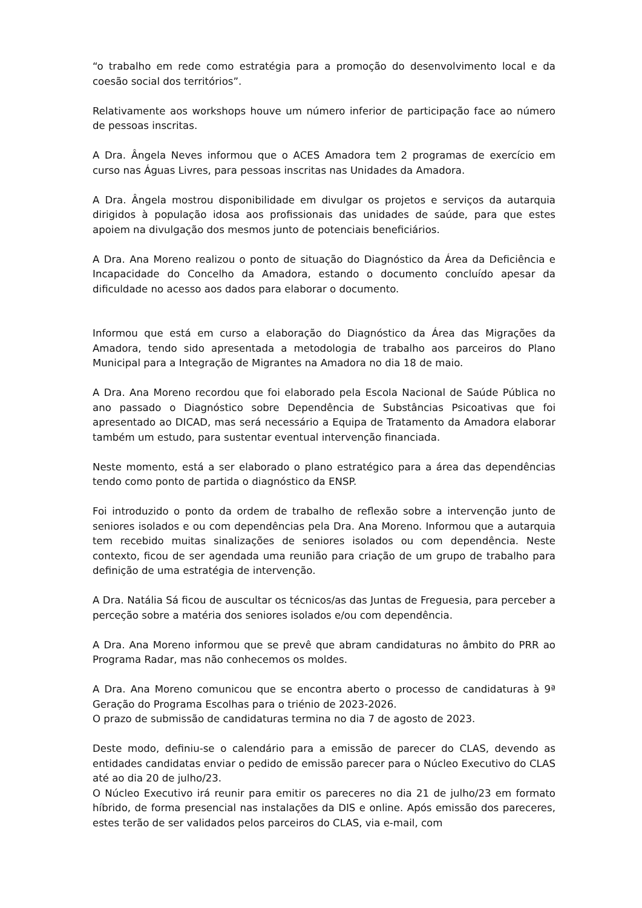“o trabalho em rede como estratégia para a promoção do desenvolvimento local e da coesão social dos territórios”.
Relativamente aos workshops houve um número inferior de participação face ao número de pessoas inscritas.
A Dra. Ângela Neves informou que o ACES Amadora tem 2 programas de exercício em curso nas Águas Livres, para pessoas inscritas nas Unidades da Amadora.
A Dra. Ângela mostrou disponibilidade em divulgar os projetos e serviços da autarquia dirigidos à população idosa aos profissionais das unidades de saúde, para que estes apoiem na divulgação dos mesmos junto de potenciais beneficiários.
A Dra. Ana Moreno realizou o ponto de situação do Diagnóstico da Área da Deficiência e Incapacidade do Concelho da Amadora, estando o documento concluído apesar da dificuldade no acesso aos dados para elaborar o documento.
Informou que está em curso a elaboração do Diagnóstico da Área das Migrações da Amadora, tendo sido apresentada a metodologia de trabalho aos parceiros do Plano Municipal para a Integração de Migrantes na Amadora no dia 18 de maio.
A Dra. Ana Moreno recordou que foi elaborado pela Escola Nacional de Saúde Pública no ano passado o Diagnóstico sobre Dependência de Substâncias Psicoativas que foi apresentado ao DICAD, mas será necessário a Equipa de Tratamento da Amadora elaborar também um estudo, para sustentar eventual intervenção financiada.
Neste momento, está a ser elaborado o plano estratégico para a área das dependências tendo como ponto de partida o diagnóstico da ENSP.
Foi introduzido o ponto da ordem de trabalho de reflexão sobre a intervenção junto de seniores isolados e ou com dependências pela Dra. Ana Moreno. Informou que a autarquia tem recebido muitas sinalizações de seniores isolados ou com dependência. Neste contexto, ficou de ser agendada uma reunião para criação de um grupo de trabalho para definição de uma estratégia de intervenção.
A Dra. Natália Sá ficou de auscultar os técnicos/as das Juntas de Freguesia, para perceber a perceção sobre a matéria dos seniores isolados e/ou com dependência.
A Dra. Ana Moreno informou que se prevê que abram candidaturas no âmbito do PRR ao Programa Radar, mas não conhecemos os moldes.
A Dra. Ana Moreno comunicou que se encontra aberto o processo de candidaturas à 9ª Geração do Programa Escolhas para o triénio de 2023-2026.
O prazo de submissão de candidaturas termina no dia 7 de agosto de 2023.
Deste modo, definiu-se o calendário para a emissão de parecer do CLAS, devendo as entidades candidatas enviar o pedido de emissão parecer para o Núcleo Executivo do CLAS até ao dia 20 de julho/23.
O Núcleo Executivo irá reunir para emitir os pareceres no dia 21 de julho/23 em formato híbrido, de forma presencial nas instalações da DIS e online. Após emissão dos pareceres, estes terão de ser validados pelos parceiros do CLAS, via e-mail, com